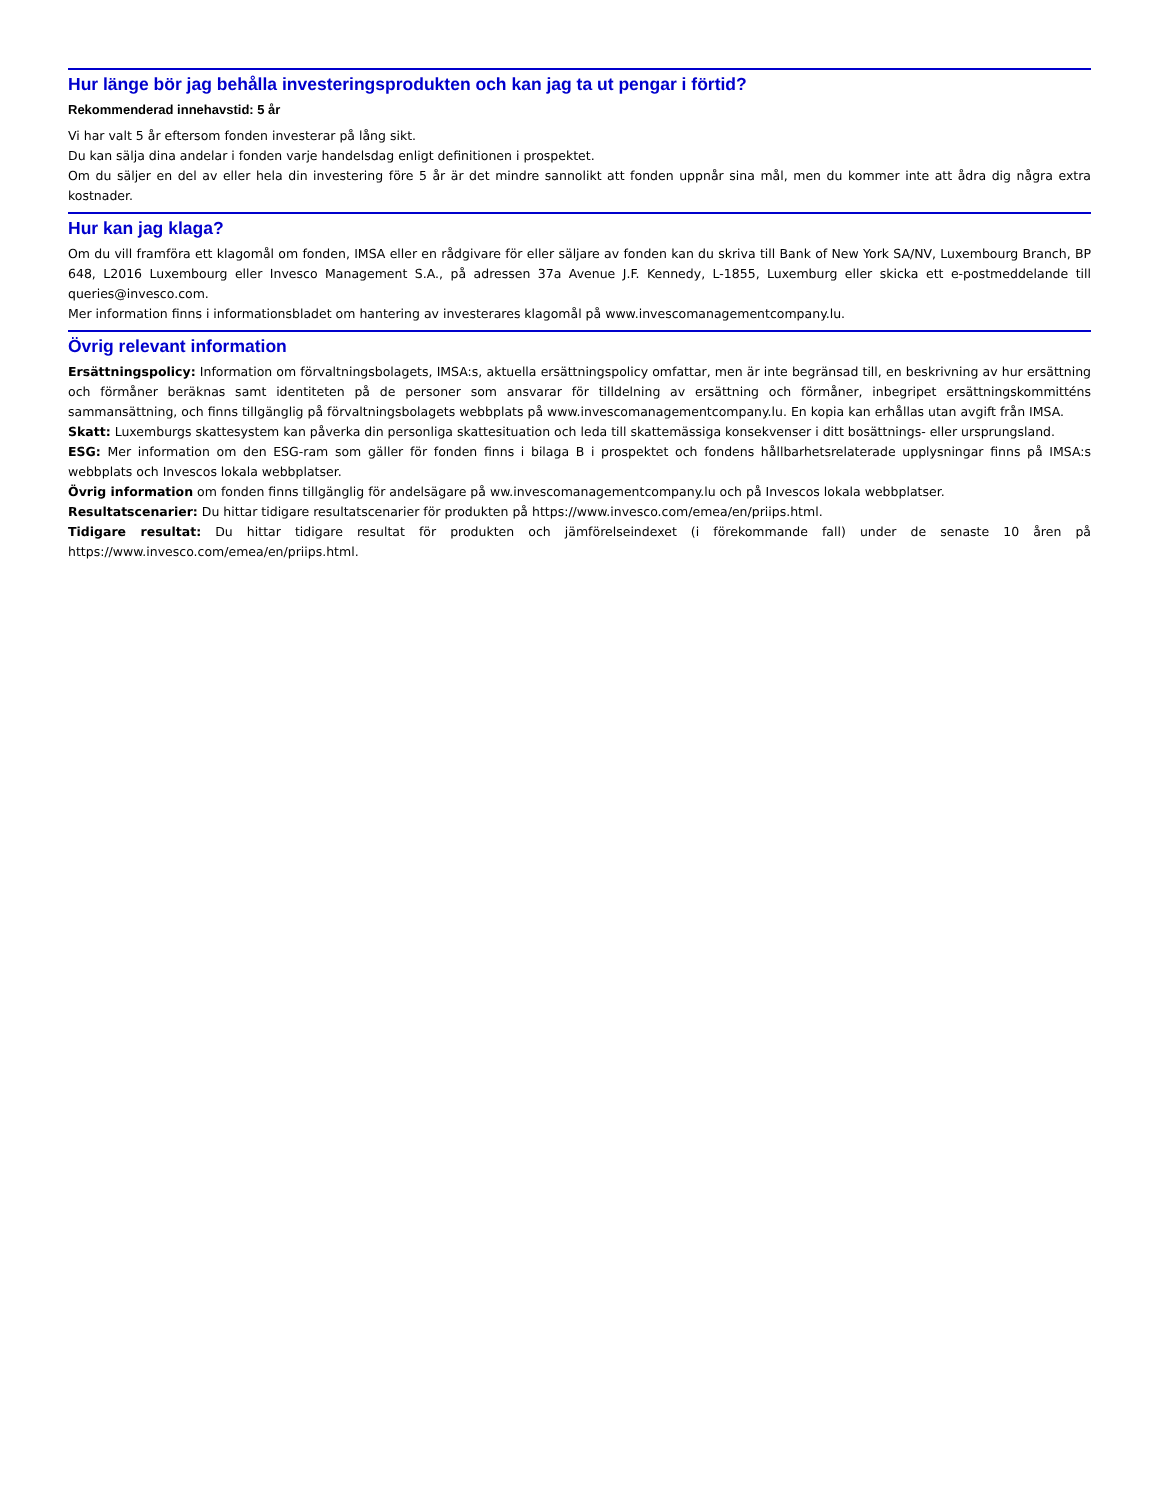Hur länge bör jag behålla investeringsprodukten och kan jag ta ut pengar i förtid?
Rekommenderad innehavstid: 5 år
Vi har valt 5 år eftersom fonden investerar på lång sikt.
Du kan sälja dina andelar i fonden varje handelsdag enligt definitionen i prospektet.
Om du säljer en del av eller hela din investering före 5 år är det mindre sannolikt att fonden uppnår sina mål, men du kommer inte att ådra dig några extra kostnader.
Hur kan jag klaga?
Om du vill framföra ett klagomål om fonden, IMSA eller en rådgivare för eller säljare av fonden kan du skriva till Bank of New York SA/NV, Luxembourg Branch, BP 648, L2016 Luxembourg eller Invesco Management S.A., på adressen 37a Avenue J.F. Kennedy, L-1855, Luxemburg eller skicka ett e-postmeddelande till queries@invesco.com.
Mer information finns i informationsbladet om hantering av investerares klagomål på www.invescomanagementcompany.lu.
Övrig relevant information
Ersättningspolicy: Information om förvaltningsbolagets, IMSA:s, aktuella ersättningspolicy omfattar, men är inte begränsad till, en beskrivning av hur ersättning och förmåner beräknas samt identiteten på de personer som ansvarar för tilldelning av ersättning och förmåner, inbegripet ersättningskommitténs sammansättning, och finns tillgänglig på förvaltningsbolagets webbplats på www.invescomanagementcompany.lu. En kopia kan erhållas utan avgift från IMSA.
Skatt: Luxemburgs skattesystem kan påverka din personliga skattesituation och leda till skattemässiga konsekvenser i ditt bosättnings- eller ursprungsland.
ESG: Mer information om den ESG-ram som gäller för fonden finns i bilaga B i prospektet och fondens hållbarhetsrelaterade upplysningar finns på IMSA:s webbplats och Invescos lokala webbplatser.
Övrig information om fonden finns tillgänglig för andelsägare på ww.invescomanagementcompany.lu och på Invescos lokala webbplatser.
Resultatscenarier: Du hittar tidigare resultatscenarier för produkten på https://www.invesco.com/emea/en/priips.html.
Tidigare resultat: Du hittar tidigare resultat för produkten och jämförelseindexet (i förekommande fall) under de senaste 10 åren på https://www.invesco.com/emea/en/priips.html.